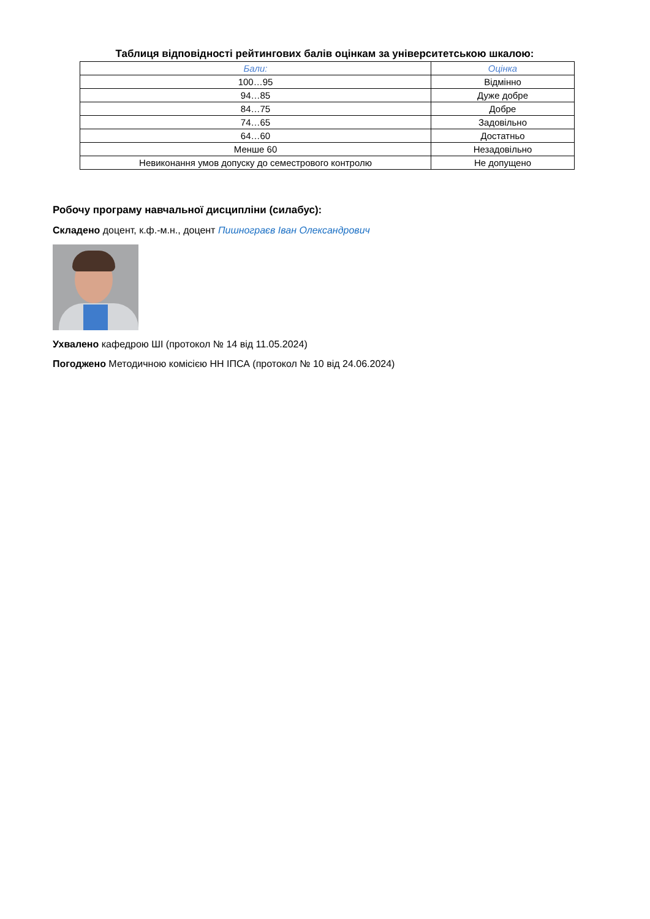Таблиця відповідності рейтингових балів оцінкам за університетською шкалою:
| Бали: | Оцінка |
| --- | --- |
| 100…95 | Відмінно |
| 94…85 | Дуже добре |
| 84…75 | Добре |
| 74…65 | Задовільно |
| 64…60 | Достатньо |
| Менше 60 | Незадовільно |
| Невиконання умов допуску до семестрового контролю | Не допущено |
Робочу програму навчальної дисципліни (силабус):
Складено доцент, к.ф.-м.н., доцент Пишнограєв Іван Олександрович
Ухвалено кафедрою ШІ (протокол № 14 від 11.05.2024)
Погоджено Методичною комісією НН ІПСА (протокол № 10 від 24.06.2024)